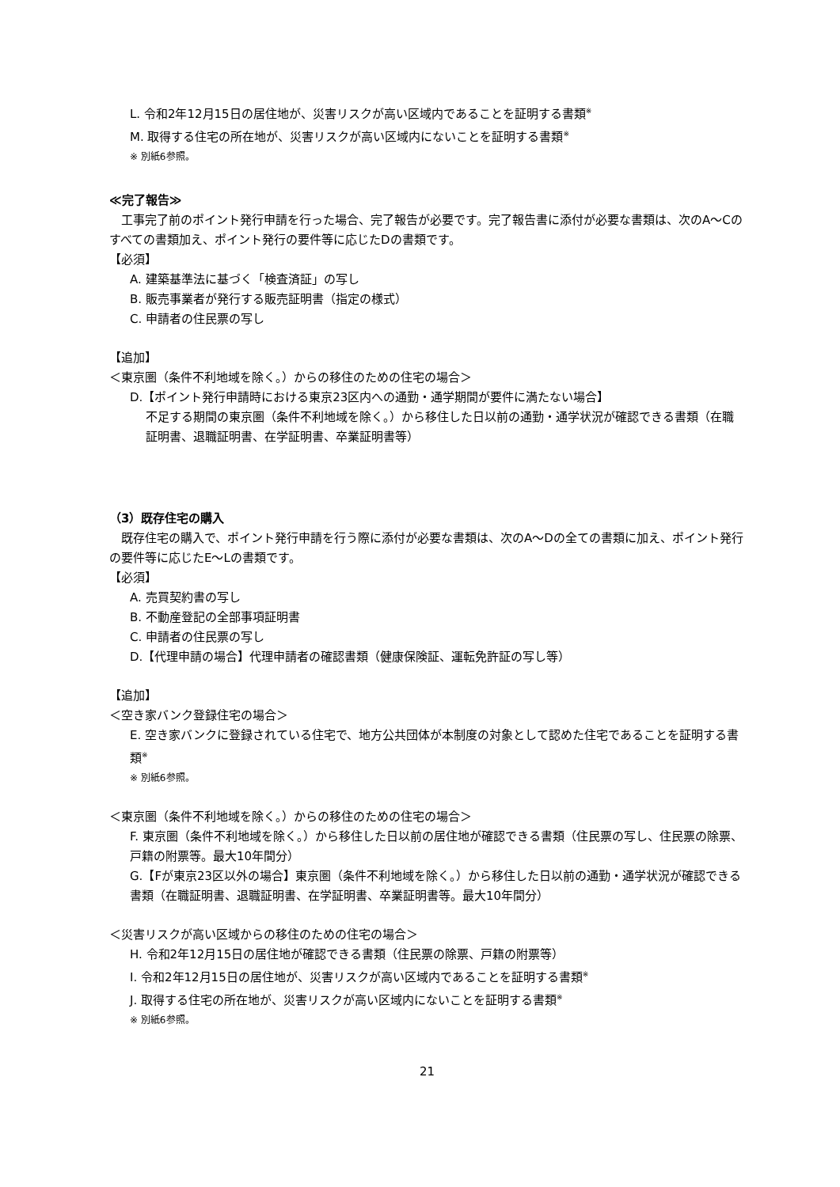L. 令和2年12月15日の居住地が、災害リスクが高い区域内であることを証明する書類<sup>※</sup>
M. 取得する住宅の所在地が、災害リスクが高い区域内にないことを証明する書類<sup>※</sup>
※ 別紙6参照。
≪完了報告≫
　工事完了前のポイント発行申請を行った場合、完了報告が必要です。完了報告書に添付が必要な書類は、次のA～Cのすべての書類加え、ポイント発行の要件等に応じたDの書類です。
【必須】
A. 建築基準法に基づく「検査済証」の写し
B. 販売事業者が発行する販売証明書（指定の様式）
C. 申請者の住民票の写し
【追加】
＜東京圏（条件不利地域を除く。）からの移住のための住宅の場合＞
D.【ポイント発行申請時における東京23区内への通勤・通学期間が要件に満たない場合】
不足する期間の東京圏（条件不利地域を除く。）から移住した日以前の通勤・通学状況が確認できる書類（在職証明書、退職証明書、在学証明書、卒業証明書等）
（3）既存住宅の購入
　既存住宅の購入で、ポイント発行申請を行う際に添付が必要な書類は、次のA～Dの全ての書類に加え、ポイント発行の要件等に応じたE～Lの書類です。
【必須】
A. 売買契約書の写し
B. 不動産登記の全部事項証明書
C. 申請者の住民票の写し
D.【代理申請の場合】代理申請者の確認書類（健康保険証、運転免許証の写し等）
【追加】
＜空き家バンク登録住宅の場合＞
E. 空き家バンクに登録されている住宅で、地方公共団体が本制度の対象として認めた住宅であることを証明する書類<sup>※</sup>
※ 別紙6参照。
＜東京圏（条件不利地域を除く。）からの移住のための住宅の場合＞
F. 東京圏（条件不利地域を除く。）から移住した日以前の居住地が確認できる書類（住民票の写し、住民票の除票、戸籍の附票等。最大10年間分）
G.【Fが東京23区以外の場合】東京圏（条件不利地域を除く。）から移住した日以前の通勤・通学状況が確認できる書類（在職証明書、退職証明書、在学証明書、卒業証明書等。最大10年間分）
＜災害リスクが高い区域からの移住のための住宅の場合＞
H. 令和2年12月15日の居住地が確認できる書類（住民票の除票、戸籍の附票等）
I. 令和2年12月15日の居住地が、災害リスクが高い区域内であることを証明する書類<sup>※</sup>
J. 取得する住宅の所在地が、災害リスクが高い区域内にないことを証明する書類<sup>※</sup>
※ 別紙6参照。
21